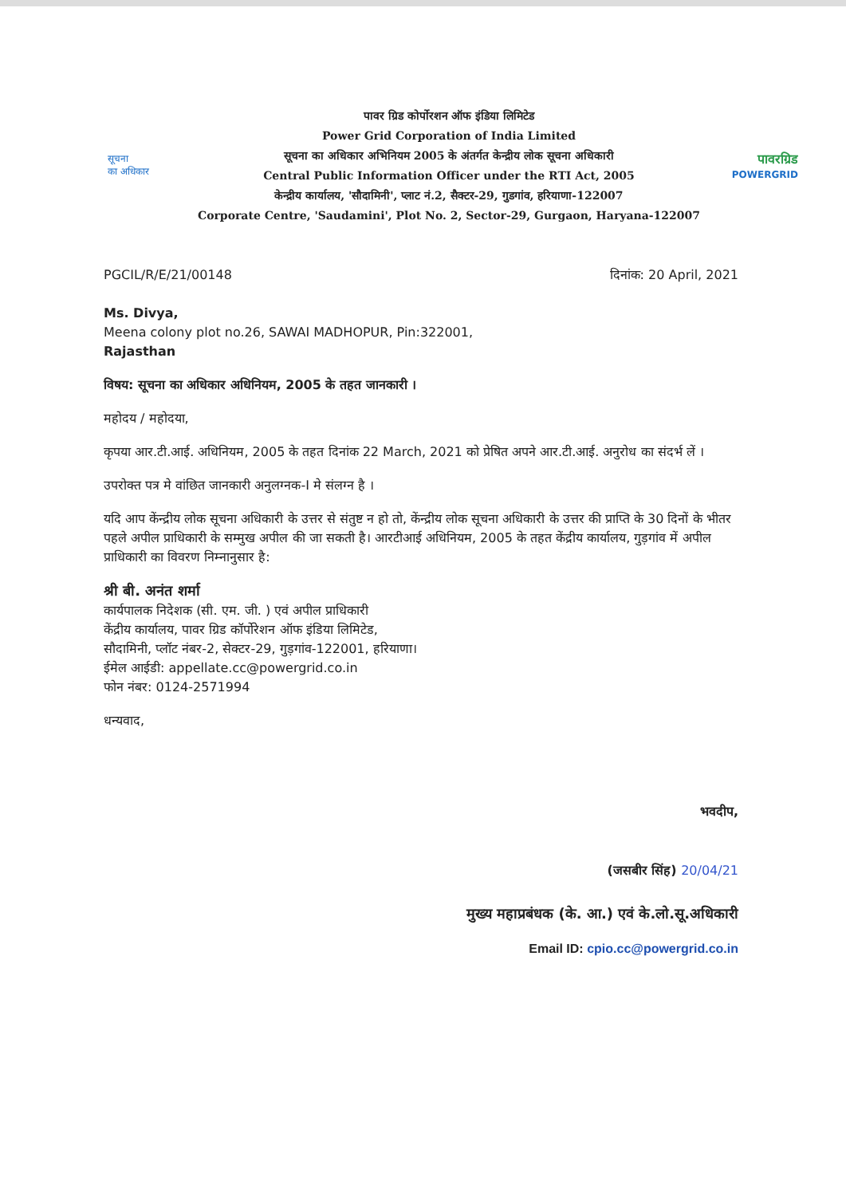सूचना
का अधिकार
पावर ग्रिड कोर्पोरशन ऑफ इंडिया लिमिटेड
Power Grid Corporation of India Limited
सूचना का अधिकार अभिनियम 2005 के अंतर्गत केन्द्रीय लोक सूचना अधिकारी
Central Public Information Officer under the RTI Act, 2005
केन्द्रीय कार्यालय, 'सौदामिनी', प्लाट नं.2, सैक्टर-29, गुडगांव, हरियाणा-122007
Corporate Centre, 'Saudamini', Plot No. 2, Sector-29, Gurgaon, Haryana-122007
पावरग्रिड
POWERGRID
PGCIL/R/E/21/00148 दिनांक: 20 April, 2021
Ms. Divya,
Meena colony plot no.26, SAWAI MADHOPUR, Pin:322001,
Rajasthan
विषय: सूचना का अधिकार अधिनियम, 2005 के तहत जानकारी ।
महोदय / महोदया,
कृपया आर.टी.आई. अधिनियम, 2005 के तहत दिनांक 22 March, 2021 को प्रेषित अपने आर.टी.आई. अनुरोध का संदर्भ लें ।
उपरोक्त पत्र मे वांछित जानकारी अनुलग्नक-I मे संलग्न है ।
यदि आप केंन्द्रीय लोक सूचना अधिकारी के उत्तर से संतुष्ट न हो तो, केंन्द्रीय लोक सूचना अधिकारी के उत्तर की प्राप्ति के 30 दिनों के भीतर पहले अपील प्राधिकारी के सम्मुख अपील की जा सकती है। आरटीआई अधिनियम, 2005 के तहत केंद्रीय कार्यालय, गुड़गांव में अपील प्राधिकारी का विवरण निम्नानुसार है:
श्री बी. अनंत शर्मा
कार्यपालक निदेशक (सी. एम. जी. ) एवं अपील प्राधिकारी
केंद्रीय कार्यालय, पावर ग्रिड कॉर्पोरेशन ऑफ इंडिया लिमिटेड,
सौदामिनी, प्लॉट नंबर-2, सेक्टर-29, गुड़गांव-122001, हरियाणा।
ईमेल आईडी: appellate.cc@powergrid.co.in
फोन नंबर: 0124-2571994
धन्यवाद,
भवदीप,
(जसबीर सिंह) 20/04/21
मुख्य महाप्रबंधक (के. आ.) एवं के.लो.सू.अधिकारी
Email ID: cpio.cc@powergrid.co.in